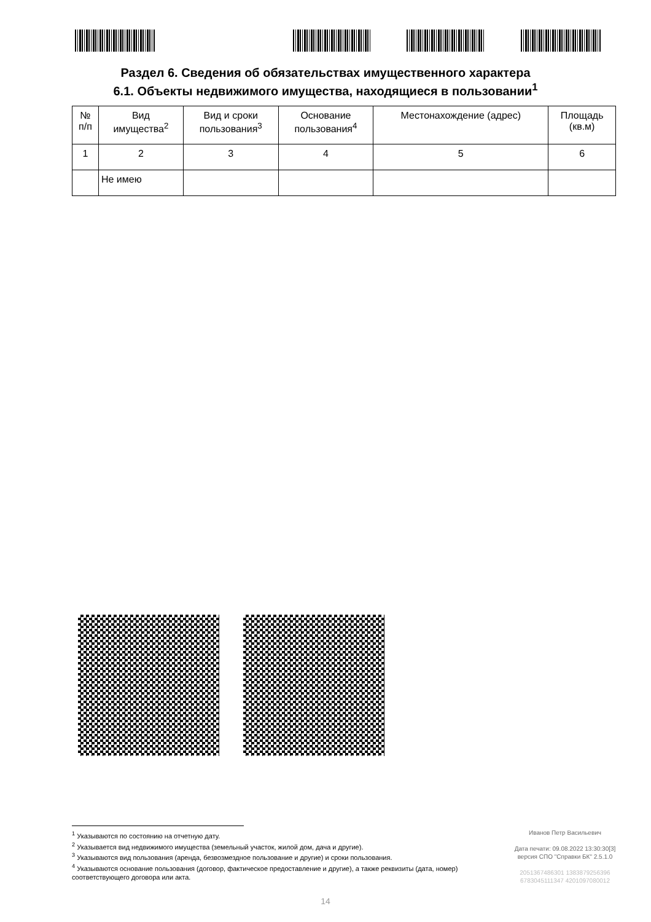Раздел 6. Сведения об обязательствах имущественного характера
6.1. Объекты недвижимого имущества, находящиеся в пользовании<sup>1</sup>
| № п/п | Вид имущества<sup>2</sup> | Вид и сроки пользования<sup>3</sup> | Основание пользования<sup>4</sup> | Местонахождение (адрес) | Площадь (кв.м) |
| --- | --- | --- | --- | --- | --- |
| 1 | 2 | 3 | 4 | 5 | 6 |
| | Не имею | | | | |
<sup>1</sup> Указываются по состоянию на отчетную дату.
<sup>2</sup> Указывается вид недвижимого имущества (земельный участок, жилой дом, дача и другие).
<sup>3</sup> Указываются вид пользования (аренда, безвозмездное пользование и другие) и сроки пользования.
<sup>4</sup> Указываются основание пользования (договор, фактическое предоставление и другие), а также реквизиты (дата, номер) соответствующего договора или акта.
Иванов Петр Васильевич
Дата печати: 09.08.2022 13:30:30[3]
версия СПО "Справки БК" 2.5.1.0
2051367486301 1383879256396
6783045111347 4201097080012
14